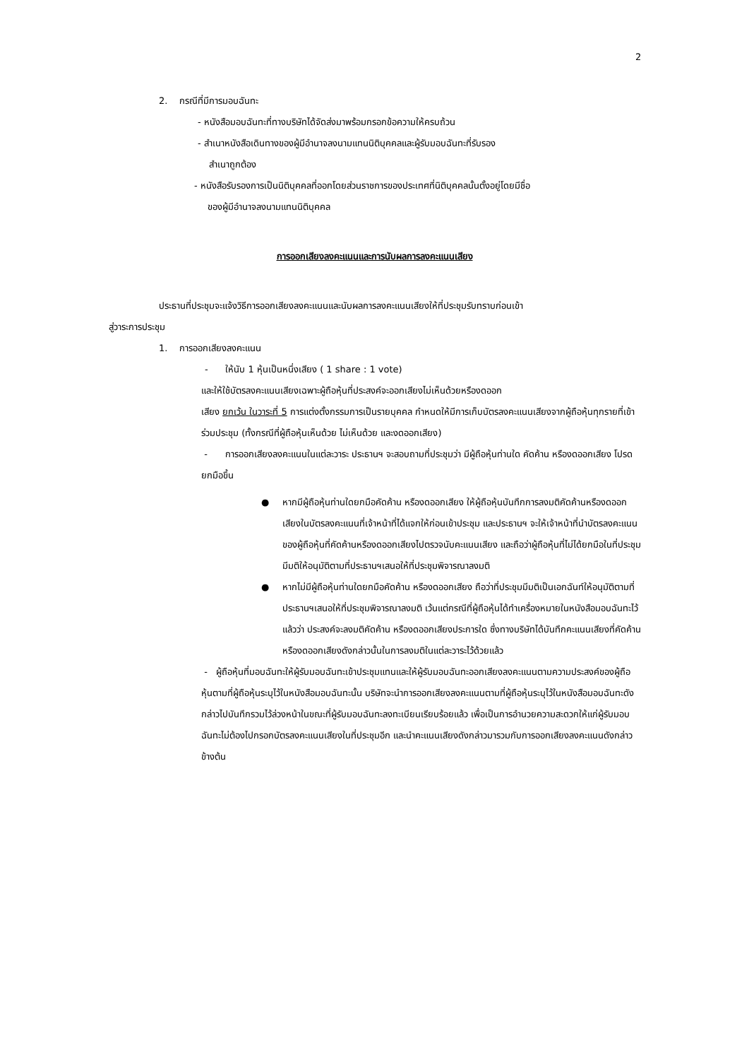2
2. กรณีที่มีการมอบฉันทะ
- หนังสือมอบฉันทะที่ทางบริษัทได้จัดส่งมาพร้อมกรอกข้อความให้ครบถ้วน
- สำเนาหนังสือเดินทางของผู้มีอำนาจลงนามแทนนิติบุคคลและผู้รับมอบฉันทะที่รับรอง
สำเนาถูกต้อง
- หนังสือรับรองการเป็นนิติบุคคลที่ออกโดยส่วนราชการของประเทศที่นิติบุคคลนั้นตั้งอยู่โดยมีชื่อ
ของผู้มีอำนาจลงนามแทนนิติบุคคล
การออกเสียงลงคะแนนและการนับผลการลงคะแนนเสียง
ประธานที่ประชุมจะแจ้งวิธีการออกเสียงลงคะแนนและนับผลการลงคะแนนเสียงให้ที่ประชุมรับทราบก่อนเข้า
สู่วาระการประชุม
1. การออกเสียงลงคะแนน
- ให้นับ 1 หุ้นเป็นหนึ่งเสียง ( 1 share : 1 vote)
และให้ใช้บัตรลงคะแนนเสียงเฉพาะผู้ถือหุ้นที่ประสงค์จะออกเสียงไม่เห็นด้วยหรืองดออก
เสียง ยกเว้น ในวาระที่ 5 การแต่งตั้งกรรมการเป็นรายบุคคล กำหนดให้มีการเก็บบัตรลงคะแนนเสียงจากผู้ถือหุ้นทุกรายที่เข้าร่วมประชุม (ทั้งกรณีที่ผู้ถือหุ้นเห็นด้วย ไม่เห็นด้วย และงดออกเสียง)
- การออกเสียงลงคะแนนในแต่ละวาระ ประธานฯ จะสอบถามที่ประชุมว่า มีผู้ถือหุ้นท่านใด คัดค้าน หรืองดออกเสียง โปรดยกมือขึ้น
● หากมีผู้ถือหุ้นท่านใดยกมือคัดค้าน หรืองดออกเสียง ให้ผู้ถือหุ้นบันทึกการลงมติคัดค้านหรืองดออกเสียงในบัตรลงคะแนนที่เจ้าหน้าที่ได้แจกให้ก่อนเข้าประชุม และประธานฯ จะให้เจ้าหน้าที่นำบัตรลงคะแนนของผู้ถือหุ้นที่คัดค้านหรืองดออกเสียงไปตรวจนับคะแนนเสียง และถือว่าผู้ถือหุ้นที่ไม่ได้ยกมือในที่ประชุมมีมติให้อนุมัติตามที่ประธานฯเสนอให้ที่ประชุมพิจารณาลงมติ
● หากไม่มีผู้ถือหุ้นท่านใดยกมือคัดค้าน หรืองดออกเสียง ถือว่าที่ประชุมมีมติเป็นเอกฉันท์ให้อนุมัติตามที่ประธานฯเสนอให้ที่ประชุมพิจารณาลงมติ เว้นแต่กรณีที่ผู้ถือหุ้นได้ทำเครื่องหมายในหนังสือมอบฉันทะไว้แล้วว่า ประสงค์จะลงมติคัดค้าน หรืองดออกเสียงประการใด ซึ่งทางบริษัทได้บันทึกคะแนนเสียงที่คัดค้านหรืองดออกเสียงดังกล่าวนั้นในการลงมติในแต่ละวาระไว้ด้วยแล้ว
- ผู้ถือหุ้นที่มอบฉันทะให้ผู้รับมอบฉันทะเข้าประชุมแทนและให้ผู้รับมอบฉันทะออกเสียงลงคะแนนตามความประสงค์ของผู้ถือหุ้นตามที่ผู้ถือหุ้นระบุไว้ในหนังสือมอบฉันทะนั้น บริษัทจะนำการออกเสียงลงคะแนนตามที่ผู้ถือหุ้นระบุไว้ในหนังสือมอบฉันทะดังกล่าวไปบันทึกรวมไว้ล่วงหน้าในขณะที่ผู้รับมอบฉันทะลงทะเบียนเรียบร้อยแล้ว เพื่อเป็นการอำนวยความสะดวกให้แก่ผู้รับมอบฉันทะไม่ต้องไปกรอกบัตรลงคะแนนเสียงในที่ประชุมอีก และนำคะแนนเสียงดังกล่าวมารวมกับการออกเสียงลงคะแนนดังกล่าวข้างต้น